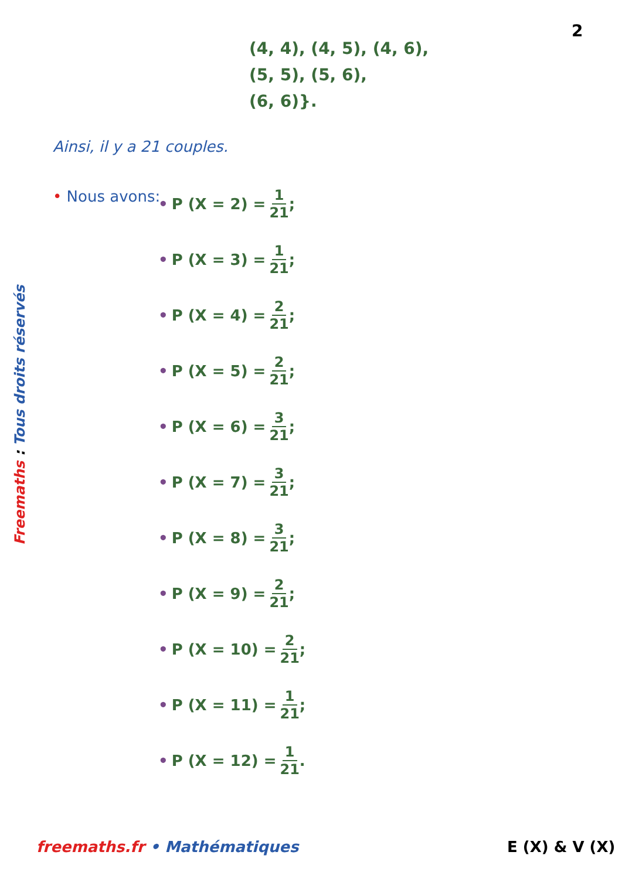2
(4, 4), (4, 5), (4, 6),
(5, 5), (5, 6),
(6, 6)}.
Ainsi, il y a 21 couples.
• Nous avons:
• P (X = 2) = 1 21;
• P (X = 3) = 1 21;
• P (X = 4) = 2 21;
• P (X = 5) = 2 21;
• P (X = 6) = 3 21;
• P (X = 7) = 3 21;
• P (X = 8) = 3 21;
• P (X = 9) = 2 21;
• P (X = 10) = 2 21;
• P (X = 11) = 1 21;
• P (X = 12) = 1 21.
Freemaths : Tous droits réservés
freemaths.fr • Mathématiques E (X) & V (X)